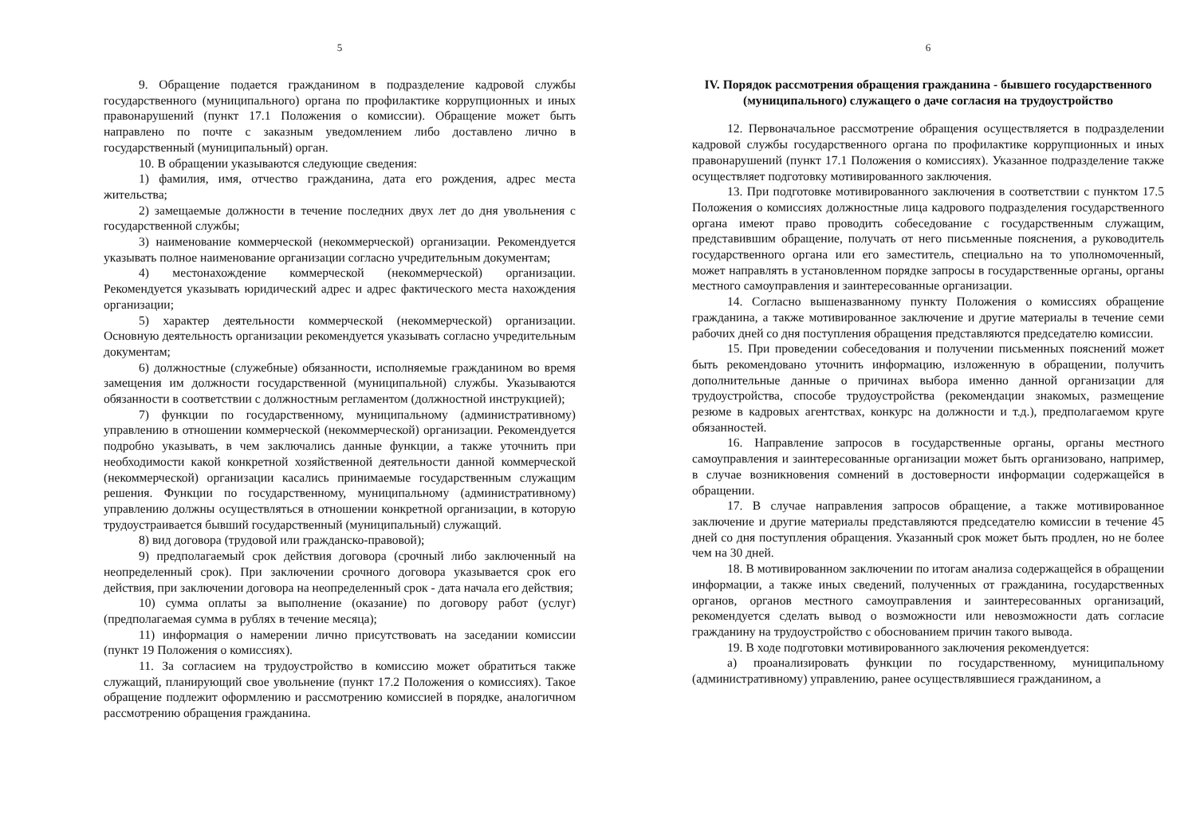5
9. Обращение подается гражданином в подразделение кадровой службы государственного (муниципального) органа по профилактике коррупционных и иных правонарушений (пункт 17.1 Положения о комиссии). Обращение может быть направлено по почте с заказным уведомлением либо доставлено лично в государственный (муниципальный) орган.
10. В обращении указываются следующие сведения:
1) фамилия, имя, отчество гражданина, дата его рождения, адрес места жительства;
2) замещаемые должности в течение последних двух лет до дня увольнения с государственной службы;
3) наименование коммерческой (некоммерческой) организации. Рекомендуется указывать полное наименование организации согласно учредительным документам;
4) местонахождение коммерческой (некоммерческой) организации. Рекомендуется указывать юридический адрес и адрес фактического места нахождения организации;
5) характер деятельности коммерческой (некоммерческой) организации. Основную деятельность организации рекомендуется указывать согласно учредительным документам;
6) должностные (служебные) обязанности, исполняемые гражданином во время замещения им должности государственной (муниципальной) службы. Указываются обязанности в соответствии с должностным регламентом (должностной инструкцией);
7) функции по государственному, муниципальному (административному) управлению в отношении коммерческой (некоммерческой) организации. Рекомендуется подробно указывать, в чем заключались данные функции, а также уточнить при необходимости какой конкретной хозяйственной деятельности данной коммерческой (некоммерческой) организации касались принимаемые государственным служащим решения. Функции по государственному, муниципальному (административному) управлению должны осуществляться в отношении конкретной организации, в которую трудоустраивается бывший государственный (муниципальный) служащий.
8) вид договора (трудовой или гражданско-правовой);
9) предполагаемый срок действия договора (срочный либо заключенный на неопределенный срок). При заключении срочного договора указывается срок его действия, при заключении договора на неопределенный срок - дата начала его действия;
10) сумма оплаты за выполнение (оказание) по договору работ (услуг) (предполагаемая сумма в рублях в течение месяца);
11) информация о намерении лично присутствовать на заседании комиссии (пункт 19 Положения о комиссиях).
11. За согласием на трудоустройство в комиссию может обратиться также служащий, планирующий свое увольнение (пункт 17.2 Положения о комиссиях). Такое обращение подлежит оформлению и рассмотрению комиссией в порядке, аналогичном рассмотрению обращения гражданина.
6
IV. Порядок рассмотрения обращения гражданина - бывшего государственного (муниципального) служащего о даче согласия на трудоустройство
12. Первоначальное рассмотрение обращения осуществляется в подразделении кадровой службы государственного органа по профилактике коррупционных и иных правонарушений (пункт 17.1 Положения о комиссиях). Указанное подразделение также осуществляет подготовку мотивированного заключения.
13. При подготовке мотивированного заключения в соответствии с пунктом 17.5 Положения о комиссиях должностные лица кадрового подразделения государственного органа имеют право проводить собеседование с государственным служащим, представившим обращение, получать от него письменные пояснения, а руководитель государственного органа или его заместитель, специально на то уполномоченный, может направлять в установленном порядке запросы в государственные органы, органы местного самоуправления и заинтересованные организации.
14. Согласно вышеназванному пункту Положения о комиссиях обращение гражданина, а также мотивированное заключение и другие материалы в течение семи рабочих дней со дня поступления обращения представляются председателю комиссии.
15. При проведении собеседования и получении письменных пояснений может быть рекомендовано уточнить информацию, изложенную в обращении, получить дополнительные данные о причинах выбора именно данной организации для трудоустройства, способе трудоустройства (рекомендации знакомых, размещение резюме в кадровых агентствах, конкурс на должности и т.д.), предполагаемом круге обязанностей.
16. Направление запросов в государственные органы, органы местного самоуправления и заинтересованные организации может быть организовано, например, в случае возникновения сомнений в достоверности информации содержащейся в обращении.
17. В случае направления запросов обращение, а также мотивированное заключение и другие материалы представляются председателю комиссии в течение 45 дней со дня поступления обращения. Указанный срок может быть продлен, но не более чем на 30 дней.
18. В мотивированном заключении по итогам анализа содержащейся в обращении информации, а также иных сведений, полученных от гражданина, государственных органов, органов местного самоуправления и заинтересованных организаций, рекомендуется сделать вывод о возможности или невозможности дать согласие гражданину на трудоустройство с обоснованием причин такого вывода.
19. В ходе подготовки мотивированного заключения рекомендуется:
а) проанализировать функции по государственному, муниципальному (административному) управлению, ранее осуществлявшиеся гражданином, а